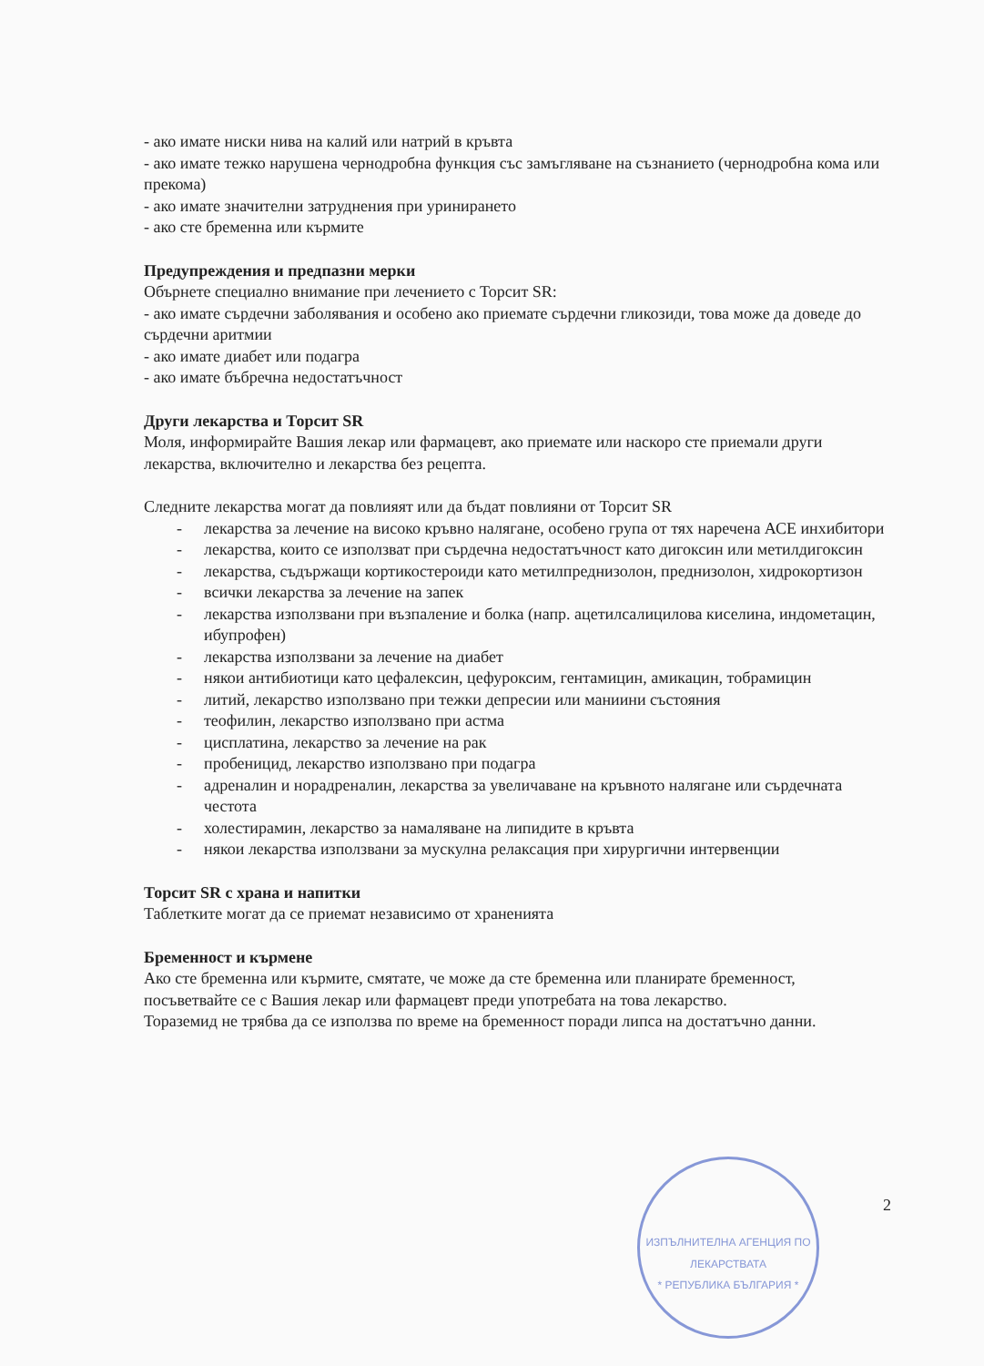- ако имате ниски нива на калий или натрий в кръвта
- ако имате тежко нарушена чернодробна функция със замъгляване на съзнанието (чернодробна кома или прекома)
- ако имате значителни затруднения при уринирането
- ако сте бременна или кърмите
Предупреждения и предпазни мерки
Обърнете специално внимание при лечението с Торсит SR:
- ако имате сърдечни заболявания и особено ако приемате сърдечни гликозиди, това може да доведе до сърдечни аритмии
- ако имате диабет или подагра
- ако имате бъбречна недостатъчност
Други лекарства и Торсит SR
Моля, информирайте Вашия лекар или фармацевт, ако приемате или наскоро сте приемали други лекарства, включително и лекарства без рецепта.
Следните лекарства могат да повлияят или да бъдат повлияни от Торсит SR
- лекарства за лечение на високо кръвно налягане, особено група от тях наречена АСЕ инхибитори
- лекарства, които се използват при сърдечна недостатъчност като дигоксин или метилдигоксин
- лекарства, съдържащи кортикостероиди като метилпреднизолон, преднизолон, хидрокортизон
- всички лекарства за лечение на запек
- лекарства използвани при възпаление и болка (напр. ацетилсалицилова киселина, индометацин, ибупрофен)
- лекарства използвани за лечение на диабет
- някои антибиотици като цефалексин, цефуроксим, гентамицин, амикацин, тобрамицин
- литий, лекарство използвано при тежки депресии или маниини състояния
- теофилин, лекарство използвано при астма
- цисплатина, лекарство за лечение на рак
- пробеницид, лекарство използвано при подагра
- адреналин и норадреналин, лекарства за увеличаване на кръвното налягане или сърдечната честота
- холестирамин, лекарство за намаляване на липидите в кръвта
- някои лекарства използвани за мускулна релаксация при хирургични интервенции
Торсит SR с храна и напитки
Таблетките могат да се приемат независимо от храненията
Бременност и кърмене
Ако сте бременна или кърмите, смятате, че може да сте бременна или планирате бременност, посъветвайте се с Вашия лекар или фармацевт преди употребата на това лекарство.
Тораземид не трябва да се използва по време на бременност поради липса на достатъчно данни.
2
ИЗПЪЛНИТЕЛНА АГЕНЦИЯ ПО ЛЕКАРСТВАТА
* РЕПУБЛИКА БЪЛГАРИЯ *